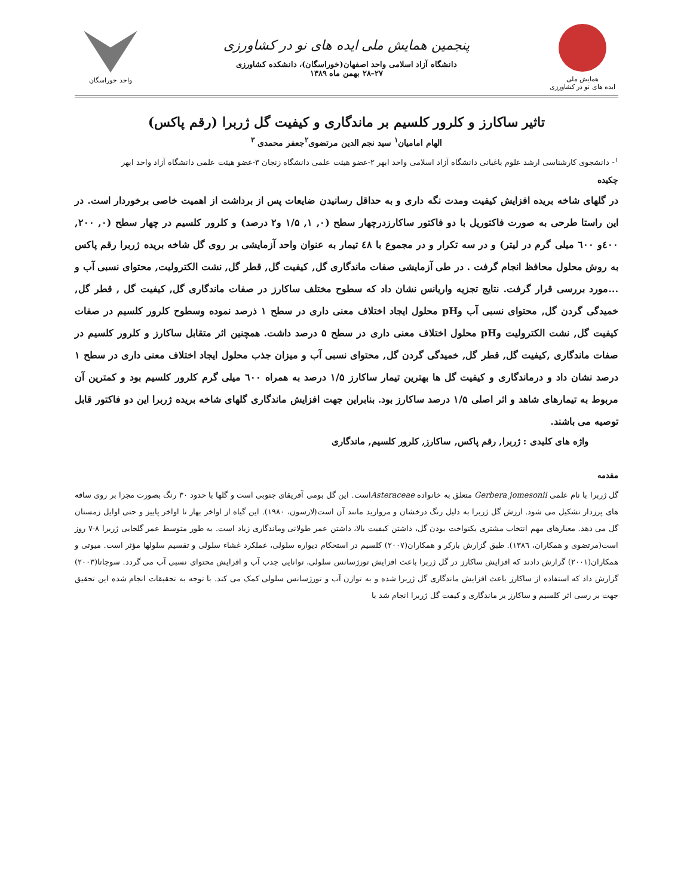همایش ملی
ایده های نو در کشاورزی
پنجمین همایش ملی ایده های نو در کشاورزی
دانشگاه آزاد اسلامی واحد اصفهان(خوراسگان)، دانشکده کشاورزی
۲۷–۲۸ بهمن ماه ۱۳۸۹
واحد خوراسگان
تاثیر ساکارز و کلرور کلسیم بر ماندگاری و کیفیت گل ژربرا (رقم پاکس)
الهام امامیان<sup>۱</sup> سید نجم الدین مرتضوی<sup>۲</sup>جعفر محمدی <sup>۳</sup>
<sup>۱</sup>- دانشجوی کارشناسی ارشد علوم باغبانی دانشگاه آزاد اسلامی واحد ابهر ۲-عضو هیئت علمی دانشگاه زنجان ۳-عضو هیئت علمی دانشگاه آزاد واحد ابهر
چکیده
در گلهای شاخه بریده افزایش کیفیت ومدت نگه داری و به حداقل رسانیدن ضایعات پس از برداشت از اهمیت خاصی برخوردار است. در این راستا طرحی به صورت فاکتوریل با دو فاکتور ساکارزدرچهار سطح (۰, ۱, ۱/۵ و۲ درصد) و کلرور کلسیم در چهار سطح (۰, ۲۰۰, ٤۰۰و ٦۰۰ میلی گرم در لیتر) و در سه تکرار و در مجموع با ٤۸ تیمار به عنوان واحد آزمایشی بر روی گل شاخه بریده ژربرا رقم پاکس به روش محلول محافظ انجام گرفت . در طی آزمایشی صفات ماندگاری گل, کیفیت گل, قطر گل, نشت الکترولیت, محتوای نسبی آب و ...مورد بررسی قرار گرفت. نتایج تجزیه واریانس نشان داد که سطوح مختلف ساکارز در صفات ماندگاری گل, کیفیت گل , قطر گل, خمیدگی گردن گل, محتوای نسبی آب وpH محلول ایجاد اختلاف معنی داری در سطح ۱ ذرصد نموده وسطوح کلرور کلسیم در صفات کیفیت گل, نشت الکترولیت وpH محلول اختلاف معنی داری در سطح ۵ درصد داشت. همچنین اثر متقابل ساکارز و کلرور کلسیم در صفات ماندگاری ,کیفیت گل, قطر گل, خمیدگی گردن گل, محتوای نسبی آب و میزان جذب محلول ایجاد اختلاف معنی داری در سطح ۱ درصد نشان داد و درماندگاری و کیفیت گل ها بهترین تیمار ساکارز ۱/۵ درصد به همراه ٦۰۰ میلی گرم کلرور کلسیم بود و کمترین آن مربوط به تیمارهای شاهد و اثر اصلی ۱/۵ درصد ساکارز بود. بنابراین جهت افزایش ماندگاری گلهای شاخه بریده ژربرا این دو فاکتور قابل توصیه می باشند.
واژه های کلیدی : ژربرا, رقم پاکس, ساکارز, کلرور کلسیم, ماندگاری
مقدمه
گل ژربرا با نام علمی Gerbera jomesonii متعلق به خانواده Asteraceaeاست. این گل بومی آفریقای جنوبی است و گلها با حدود ۳۰ رنگ بصورت مجزا بر روی ساقه های پرزدار تشکیل می شود. ارزش گل ژربرا به دلیل رنگ درخشان و مروارید مانند آن است(لارسون، ۱۹۸۰). این گیاه از اواخر بهار تا اواخر پاییز و حتی اوایل زمستان گل می دهد. معیارهای مهم انتخاب مشتری یکنواخت بودن گل، داشتن کیفیت بالا، داشتن عمر طولانی وماندگاری زیاد است. به طور متوسط عمر گلجایی ژربرا ۸-۷ روز است(مرتضوی و همکاران، ۱۳۸٦). طبق گزارش بارکر و همکاران(۲۰۰۷) کلسیم در استحکام دیواره سلولی، عملکرد غشاء سلولی و تقسیم سلولها مؤثر است. میوتی و همکاران(۲۰۰۱) گزارش دادند که افزایش ساکارز در گل ژربرا باعث افزایش تورژسانس سلولی، توانایی جذب آب و افزایش محتوای نسبی آب می گردد. سوجاتا(۲۰۰۳) گزارش داد که استفاده از ساکارز باعث افزایش ماندگاری گل ژربرا شده و به توازن آب و تورژسانس سلولی کمک می کند. با توجه به تحقیقات انجام شده این تحقیق جهت بر رسی اثر کلسیم و ساکارز بر ماندگاری و کیفت گل ژربرا انجام شد با